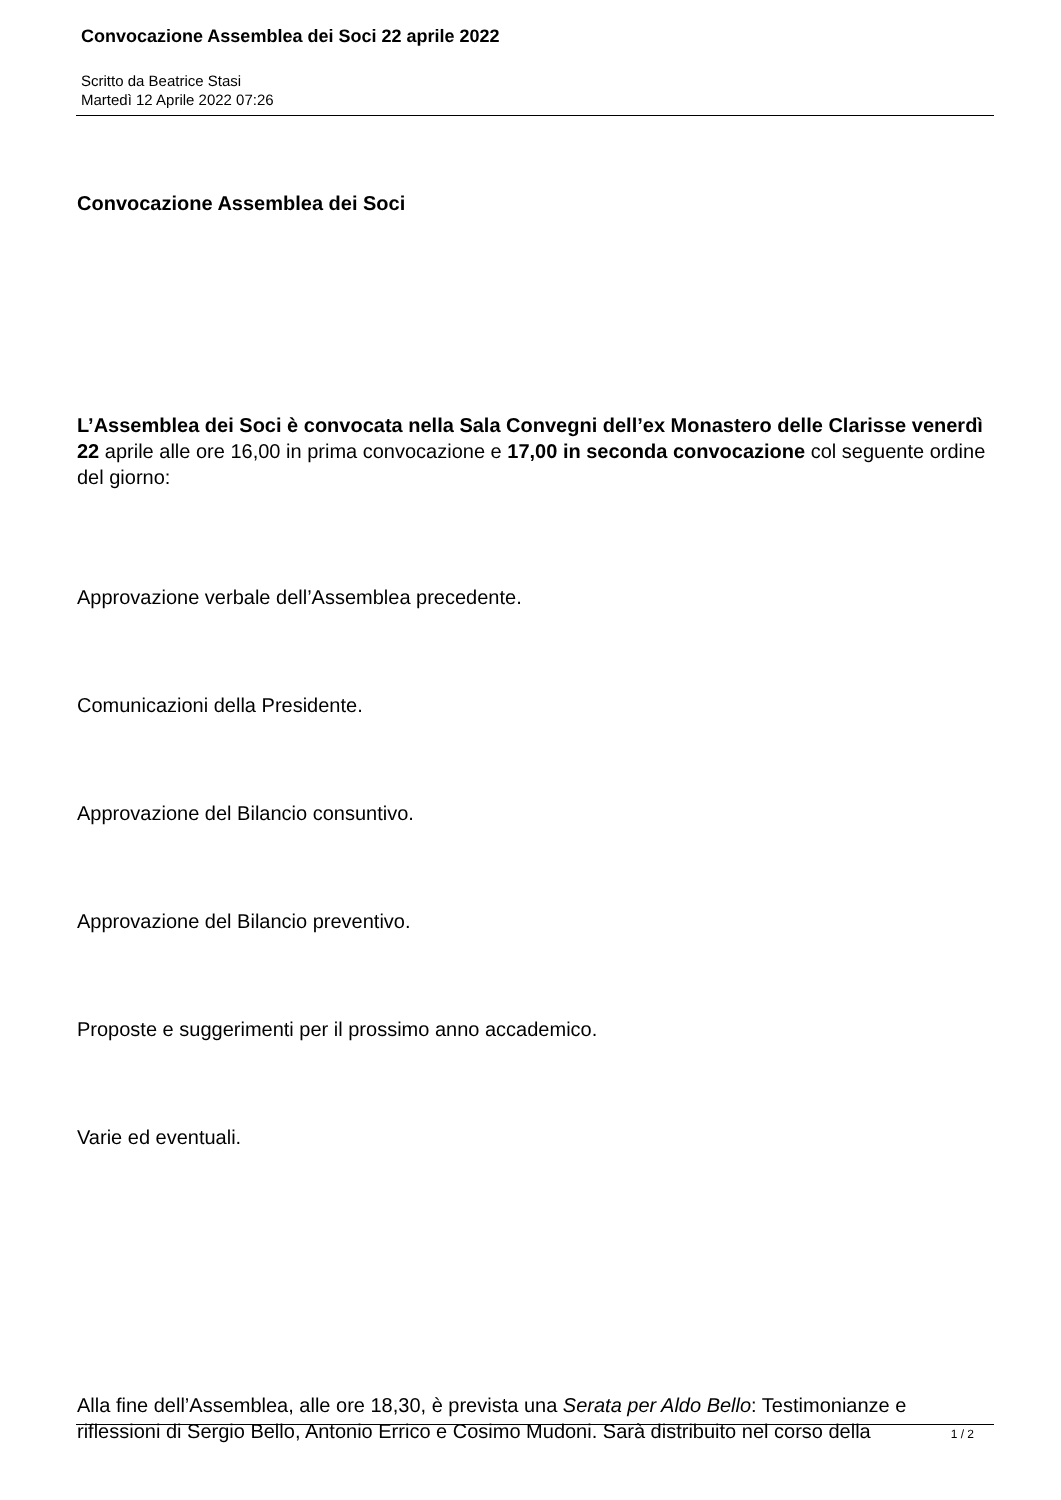Convocazione Assemblea dei Soci 22 aprile 2022
Scritto da Beatrice Stasi
Martedì 12 Aprile 2022 07:26
Convocazione Assemblea dei Soci
L’Assemblea dei Soci è convocata nella Sala Convegni dell’ex Monastero delle Clarisse venerdì 22 aprile alle ore 16,00 in prima convocazione e 17,00 in seconda convocazione col seguente ordine del giorno:
Approvazione verbale dell’Assemblea precedente.
Comunicazioni della Presidente.
Approvazione del Bilancio consuntivo.
Approvazione del Bilancio preventivo.
Proposte e suggerimenti per il prossimo anno accademico.
Varie ed eventuali.
Alla fine dell’Assemblea, alle ore 18,30, è prevista una Serata per Aldo Bello: Testimonianze e riflessioni di Sergio Bello, Antonio Errico e Cosimo Mudoni. Sarà distribuito nel corso della
1 / 2